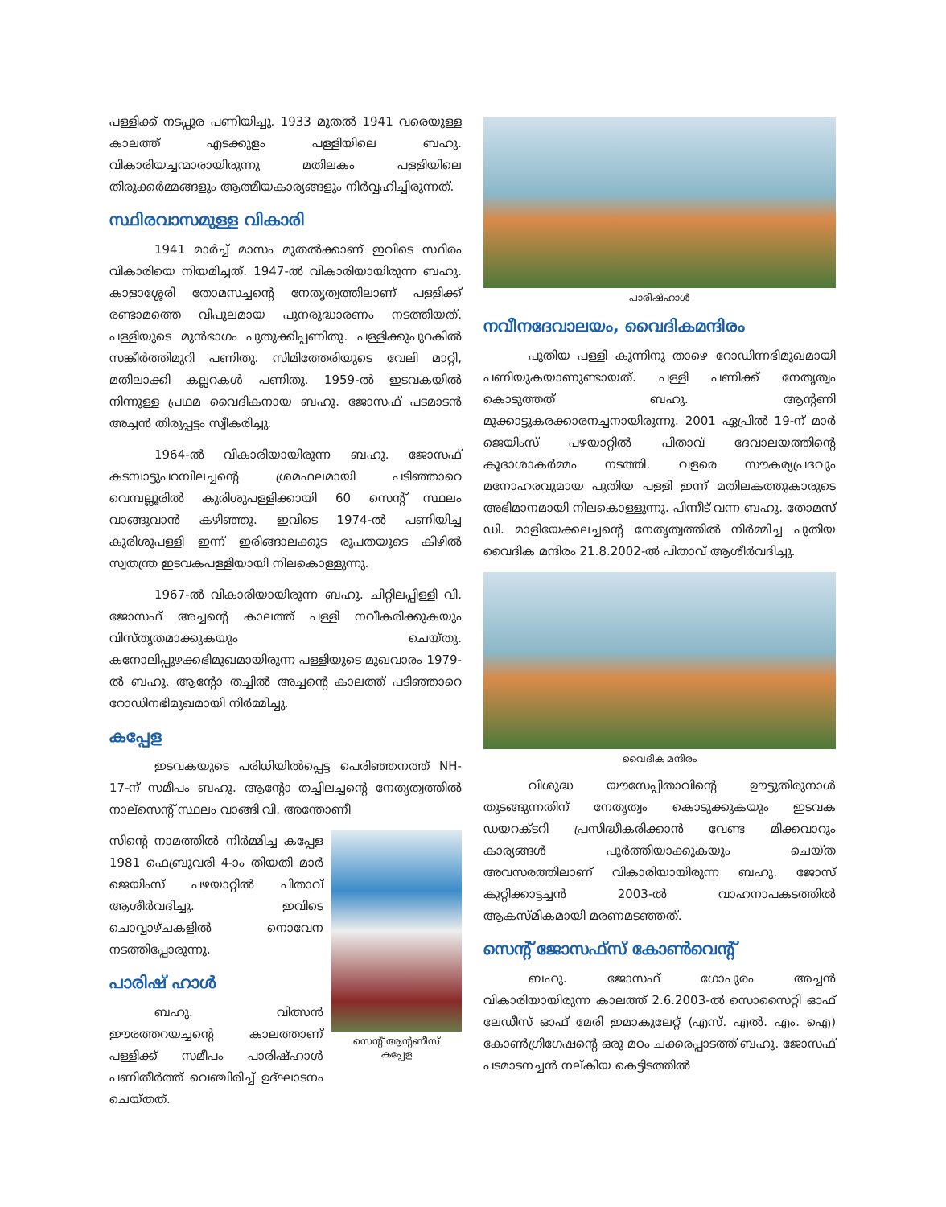പള്ളിക്ക് നടപ്പുര പണിയിച്ചു. 1933 മുതൽ 1941 വരെയുള്ള കാലത്ത് എടക്കുളം പള്ളിയിലെ ബഹു. വികാരിയച്ചന്മാരായിരുന്നു മതിലകം പള്ളിയിലെ തിരുക്കർമ്മങ്ങളും ആത്മീയകാര്യങ്ങളും നിർവ്വഹിച്ചിരുന്നത്.
സ്ഥിരവാസമുള്ള വികാരി
1941 മാർച്ച് മാസം മുതൽക്കാണ് ഇവിടെ സ്ഥിരം വികാരിയെ നിയമിച്ചത്. 1947-ൽ വികാരിയായിരുന്ന ബഹു. കാളാശ്ശേരി തോമസച്ചന്റെ നേതൃത്വത്തിലാണ് പള്ളിക്ക് രണ്ടാമത്തെ വിപുലമായ പുനരുദ്ധാരണം നടത്തിയത്. പള്ളിയുടെ മുൻഭാഗം പുതുക്കിപ്പണിതു. പള്ളിക്കുപുറകിൽ സങ്കീർത്തിമുറി പണിതു. സിമിത്തേരിയുടെ വേലി മാറ്റി, മതിലാക്കി കല്ലറകൾ പണിതു. 1959-ൽ ഇടവകയിൽ നിന്നുള്ള പ്രഥമ വൈദികനായ ബഹു. ജോസഫ് പടമാടൻ അച്ചൻ തിരുപ്പട്ടം സ്വീകരിച്ചു.
1964-ൽ വികാരിയായിരുന്ന ബഹു. ജോസഫ് കടമ്പാട്ടുപറമ്പിലച്ചന്റെ ശ്രമഫലമായി പടിഞ്ഞാറെ വെമ്പല്ലൂരിൽ കുരിശുപള്ളിക്കായി 60 സെന്റ് സ്ഥലം വാങ്ങുവാൻ കഴിഞ്ഞു. ഇവിടെ 1974-ൽ പണിയിച്ച കുരിശുപള്ളി ഇന്ന് ഇരിങ്ങാലക്കുട രൂപതയുടെ കീഴിൽ സ്വതന്ത്ര ഇടവകപള്ളിയായി നിലകൊള്ളുന്നു.
1967-ൽ വികാരിയായിരുന്ന ബഹു. ചിറ്റിലപ്പിള്ളി വി. ജോസഫ് അച്ചന്റെ കാലത്ത് പള്ളി നവീകരിക്കുകയും വിസ്തൃതമാക്കുകയും ചെയ്തു. കനോലിപ്പുഴക്കഭിമുഖമായിരുന്ന പള്ളിയുടെ മുഖവാരം 1979-ൽ ബഹു. ആന്റോ തച്ചിൽ അച്ചന്റെ കാലത്ത് പടിഞ്ഞാറെ റോഡിനഭിമുഖമായി നിർമ്മിച്ചു.
കപ്പേള
ഇടവകയുടെ പരിധിയിൽപ്പെട്ട പെരിഞ്ഞനത്ത് NH-17-ന് സമീപം ബഹു. ആന്റോ തച്ചിലച്ചന്റെ നേതൃത്വത്തിൽ നാല്സെന്റ് സ്ഥലം വാങ്ങി വി. അന്തോണീ
സെന്റ് ആന്റണീസ്
കപ്പേള
സിന്റെ നാമത്തിൽ നിർമ്മിച്ച കപ്പേള 1981 ഫെബ്രുവരി 4-ാം തിയതി മാർ ജെയിംസ് പഴയാറ്റിൽ പിതാവ് ആശീർവദിച്ചു. ഇവിടെ ചൊവ്വാഴ്ചകളിൽ നൊവേന നടത്തിപ്പോരുന്നു.
പാരിഷ് ഹാൾ
ബഹു. വിത്സൻ ഈരത്തറയച്ചന്റെ കാലത്താണ് പള്ളിക്ക് സമീപം പാരിഷ്ഹാൾ പണിതീർത്ത് വെഞ്ചിരിച്ച് ഉദ്ഘാടനം ചെയ്തത്.
പാരിഷ്ഹാൾ
നവീനദേവാലയം, വൈദികമന്ദിരം
പുതിയ പള്ളി കുന്നിനു താഴെ റോഡിന്നഭിമുഖമായി പണിയുകയാണുണ്ടായത്. പള്ളി പണിക്ക് നേതൃത്വം കൊടുത്തത് ബഹു. ആന്റണി മുക്കാട്ടുകരക്കാരനച്ചനായിരുന്നു. 2001 ഏപ്രിൽ 19-ന് മാർ ജെയിംസ് പഴയാറ്റിൽ പിതാവ് ദേവാലയത്തിന്റെ കൂദാശാകർമ്മം നടത്തി. വളരെ സൗകര്യപ്രദവും മനോഹരവുമായ പുതിയ പള്ളി ഇന്ന് മതിലകത്തുകാരുടെ അഭിമാനമായി നിലകൊള്ളുന്നു. പിന്നീട് വന്ന ബഹു. തോമസ് ഡി. മാളിയേക്കലച്ചന്റെ നേതൃത്വത്തിൽ നിർമ്മിച്ച പുതിയ വൈദിക മന്ദിരം 21.8.2002-ൽ പിതാവ് ആശീർവദിച്ചു.
വൈദിക മന്ദിരം
വിശുദ്ധ യൗസേപ്പിതാവിന്റെ ഊട്ടുതിരുനാൾ തുടങ്ങുന്നതിന് നേതൃത്വം കൊടുക്കുകയും ഇടവക ഡയറക്ടറി പ്രസിദ്ധീകരിക്കാൻ വേണ്ട മിക്കവാറും കാര്യങ്ങൾ പൂർത്തിയാക്കുകയും ചെയ്ത അവസരത്തിലാണ് വികാരിയായിരുന്ന ബഹു. ജോസ് കുറ്റിക്കാട്ടച്ചൻ 2003-ൽ വാഹനാപകടത്തിൽ ആകസ്മികമായി മരണമടഞ്ഞത്.
സെന്റ് ജോസഫ്സ് കോൺവെന്റ്
ബഹു. ജോസഫ് ഗോപുരം അച്ചൻ വികാരിയായിരുന്ന കാലത്ത് 2.6.2003-ൽ സൊസൈറ്റി ഓഫ് ലേഡീസ് ഓഫ് മേരി ഇമാകുലേറ്റ് (എസ്. എൽ. എം. ഐ) കോൺഗ്രിഗേഷന്റെ ഒരു മഠം ചക്കരപ്പാടത്ത് ബഹു. ജോസഫ് പടമാടനച്ചൻ നല്കിയ കെട്ടിടത്തിൽ